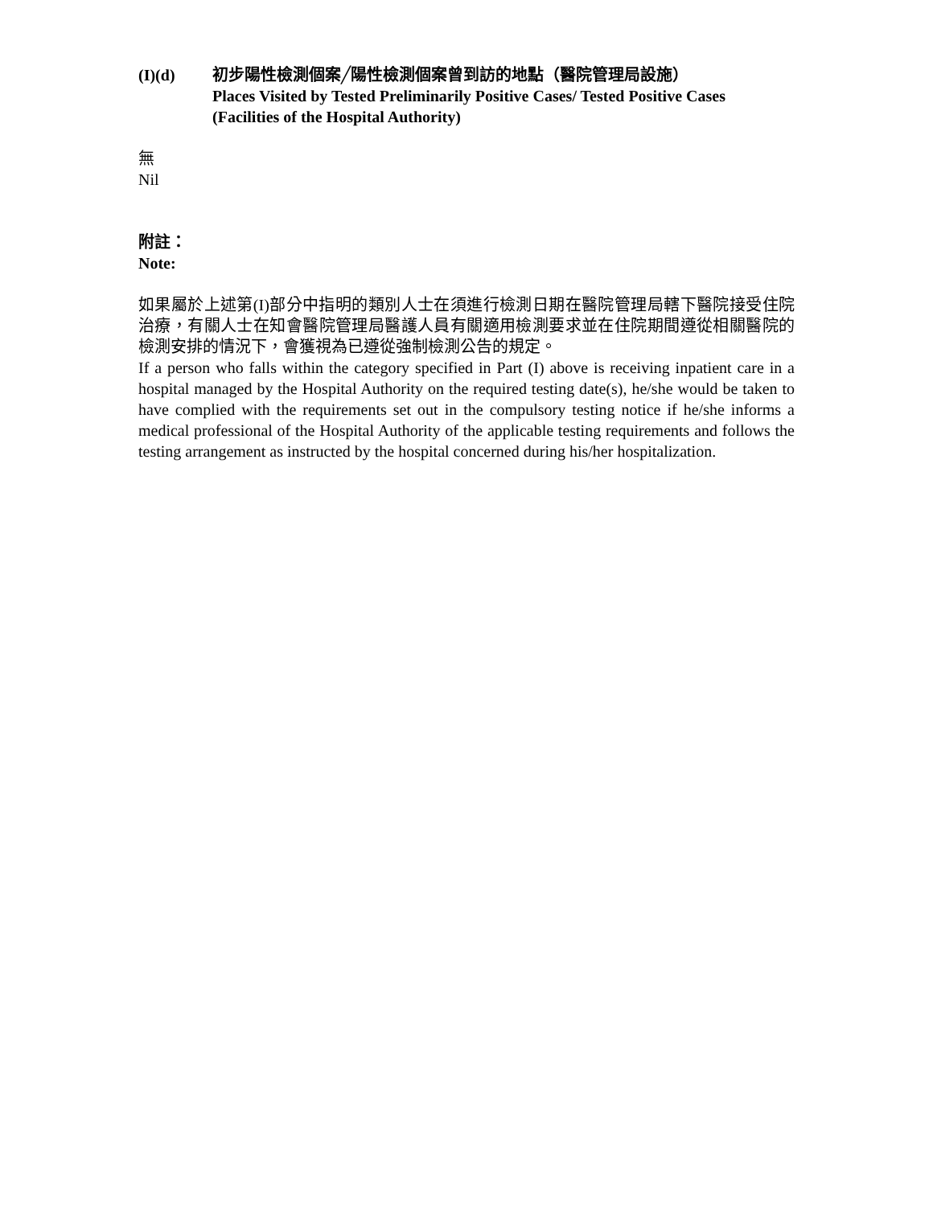(I)(d) 初步陽性檢測個案╱陽性檢測個案曾到訪的地點（醫院管理局設施）
Places Visited by Tested Preliminarily Positive Cases/ Tested Positive Cases (Facilities of the Hospital Authority)
無
Nil
附註：
Note:
如果屬於上述第(I)部分中指明的類別人士在須進行檢測日期在醫院管理局轄下醫院接受住院治療，有關人士在知會醫院管理局醫護人員有關適用檢測要求並在住院期間遵從相關醫院的檢測安排的情況下，會獲視為已遵從強制檢測公告的規定。
If a person who falls within the category specified in Part (I) above is receiving inpatient care in a hospital managed by the Hospital Authority on the required testing date(s), he/she would be taken to have complied with the requirements set out in the compulsory testing notice if he/she informs a medical professional of the Hospital Authority of the applicable testing requirements and follows the testing arrangement as instructed by the hospital concerned during his/her hospitalization.